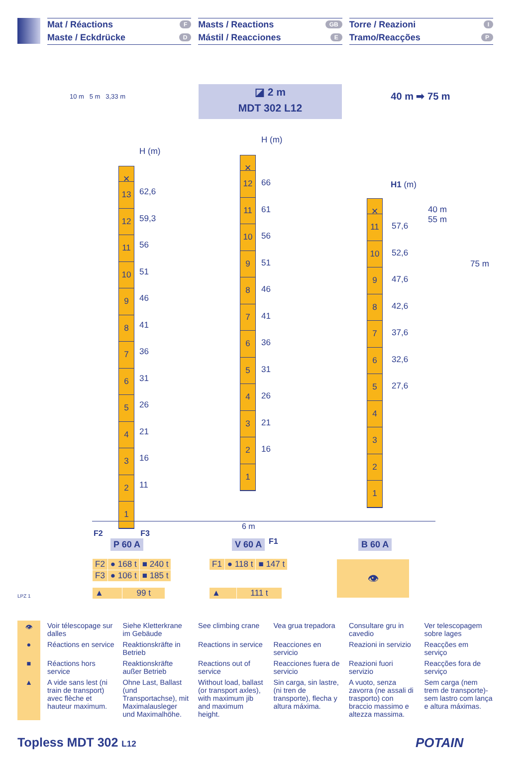Mat / Réactions F
Maste / Eckdrücke D
Masts / Reactions GB
Mástil / Reacciones E
Torre / Reazioni I
Tramo/Reacções P
10 m 5 m 3,33 m
◪ 2 m
MDT 302 L12
40 m ➡ 75 m
H (m)
✕
13
12
11
10
9
8
7
6
5
4
3
2
1
62,6
59,3
56
51
46
41
36
31
26
21
16
11
H (m)
✕
12
11
10
9
8
7
6
5
4
3
2
1
66
61
56
51
46
41
36
31
26
21
16
H1 (m)
40 m
55 m
75 m
✕
11
10
9
8
7
6
5
4
3
2
1
57,6
52,6
47,6
42,6
37,6
32,6
27,6
6 m
F2 F3
P 60 A V 60 A F1 B 60 A
| F2 | ● 168 t | ■ 240 t |
| F3 | ● 106 t | ■ 185 t |
| F1 | ● 118 t | ■ 147 t |
| ▲ | 99 t |
| ▲ | 111 t |
👁
LPZ 1
👁
Voir télescopage sur dalles
Siehe Kletterkrane im Gebäude
See climbing crane
Vea grua trepadora
Consultare gru in cavedio
Ver telescopagem sobre lages
●
Réactions en service
Reaktionskräfte in Betrieb
Reactions in service
Reacciones en servicio
Reazioni in servizio
Reacções em serviço
■
Réactions hors service
Reaktionskräfte außer Betrieb
Reactions out of service
Reacciones fuera de servicio
Reazioni fuori servizio
Reacções fora de serviço
▲
A vide sans lest (ni train de transport) avec flèche et hauteur maximum.
Ohne Last, Ballast (und Transportachse), mit Maximalausleger und Maximalhöhe.
Without load, ballast (or transport axles), with maximum jib and maximum height.
Sin carga, sin lastre, (ni tren de transporte), flecha y altura máxima.
A vuoto, senza zavorra (ne assali di trasporto) con braccio massimo e altezza massima.
Sem carga (nem trem de transporte)- sem lastro com lança e altura máximas.
Topless MDT 302 L12 POTAIN